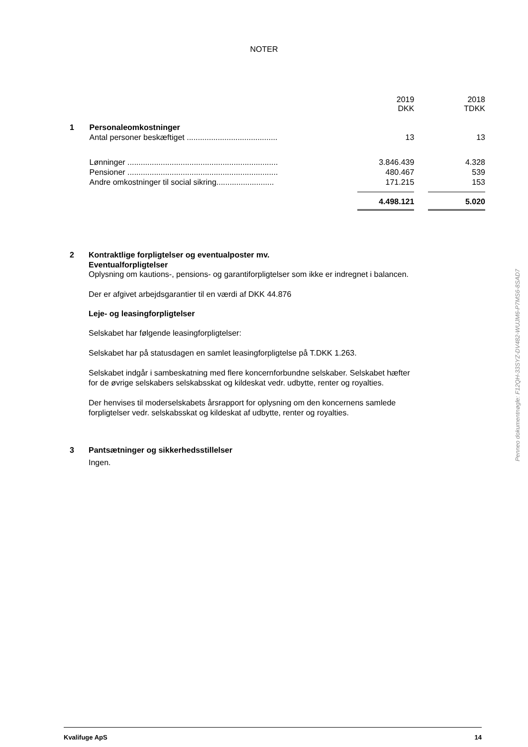NOTER
| | | | 2019 DKK | | 2018 TDKK |
| 1 | Personaleomkostninger | | | | |
| | Antal personer beskæftiget ......................................... | | 13 | | 13 |
| | Lønninger .................................................................... | | 3.846.439 | | 4.328 |
| | Pensioner .................................................................... | | 480.467 | | 539 |
| | Andre omkostninger til social sikring.......................... | | 171.215 | | 153 |
| | | | 4.498.121 | | 5.020 |
2 Kontraktlige forpligtelser og eventualposter mv.
Eventualforpligtelser
Oplysning om kautions-, pensions- og garantiforpligtelser som ikke er indregnet i balancen.
Der er afgivet arbejdsgarantier til en værdi af DKK 44.876
Leje- og leasingforpligtelser
Selskabet har følgende leasingforpligtelser:
Selskabet har på statusdagen en samlet leasingforpligtelse på T.DKK 1.263.
Selskabet indgår i sambeskatning med flere koncernforbundne selskaber. Selskabet hæfter for de øvrige selskabers selskabsskat og kildeskat vedr. udbytte, renter og royalties.
Der henvises til moderselskabets årsrapport for oplysning om den koncernens samlede forpligtelser vedr. selskabsskat og kildeskat af udbytte, renter og royalties.
3 Pantsætninger og sikkerhedsstillelser
Ingen.
Penneo dokumentnøgle: F12QH-33SYZ-DV482-WUJM6-P7MS6-8SAD7
Kvalifuge ApS 14